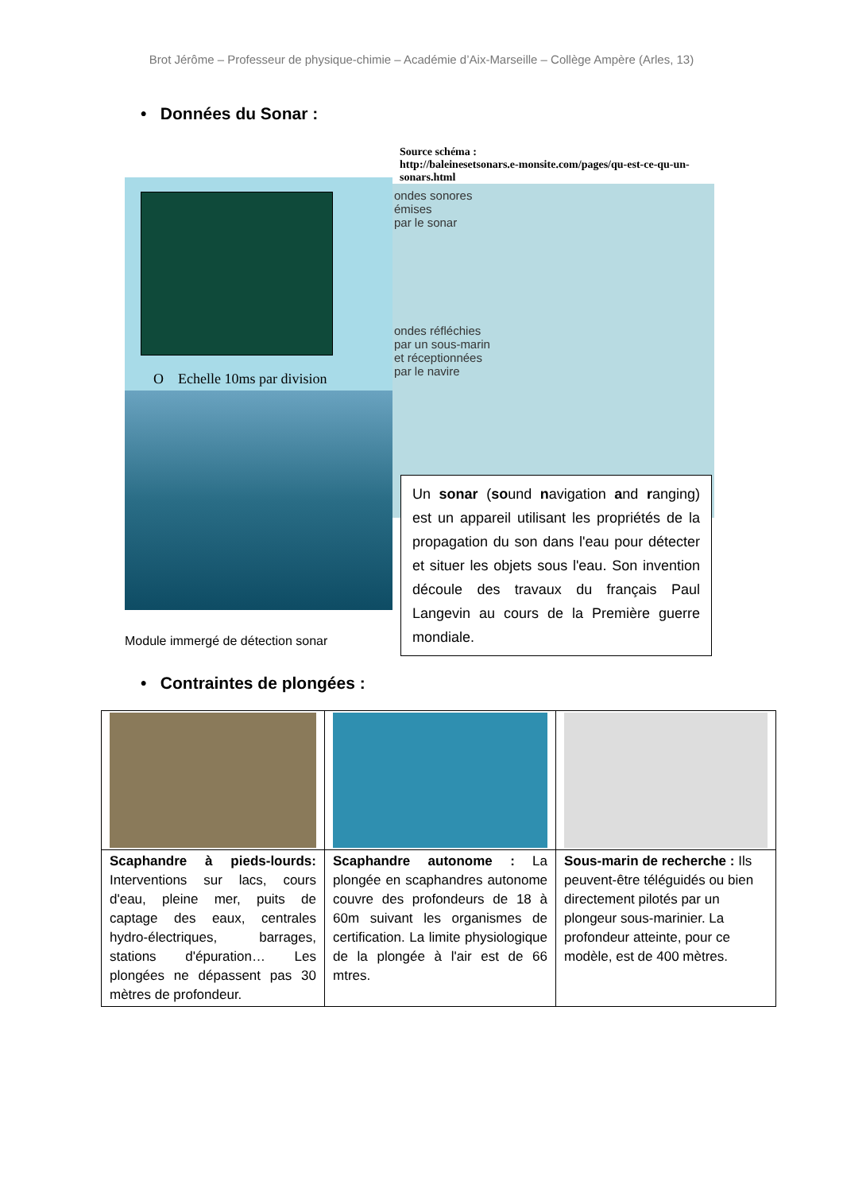Brot Jérôme – Professeur de physique-chimie – Académie d’Aix-Marseille – Collège Ampère (Arles, 13)
• Données du Sonar :
O Echelle 10ms par division
Module immergé de détection sonar
Source schéma :
http://baleinesetsonars.e-monsite.com/pages/qu-est-ce-qu-un-sonars.html
ondes sonores
émises
par le sonar
ondes réfléchies
par un sous-marin
et réceptionnées
par le navire
Un sonar (sound navigation and ranging) est un appareil utilisant les propriétés de la propagation du son dans l'eau pour détecter et situer les objets sous l'eau. Son invention découle des travaux du français Paul Langevin au cours de la Première guerre mondiale.
• Contraintes de plongées :
| Scaphandre à pieds-lourds: Interventions sur lacs, cours d'eau, pleine mer, puits de captage des eaux, centrales hydro-électriques, barrages, stations d'épuration… Les plongées ne dépassent pas 30 mètres de profondeur. | Scaphandre autonome : La plongée en scaphandres autonome couvre des profondeurs de 18 à 60m suivant les organismes de certification. La limite physiologique de la plongée à l'air est de 66 mtres. | Sous-marin de recherche : Ils peuvent-être téléguidés ou bien directement pilotés par un plongeur sous-marinier. La profondeur atteinte, pour ce modèle, est de 400 mètres. |